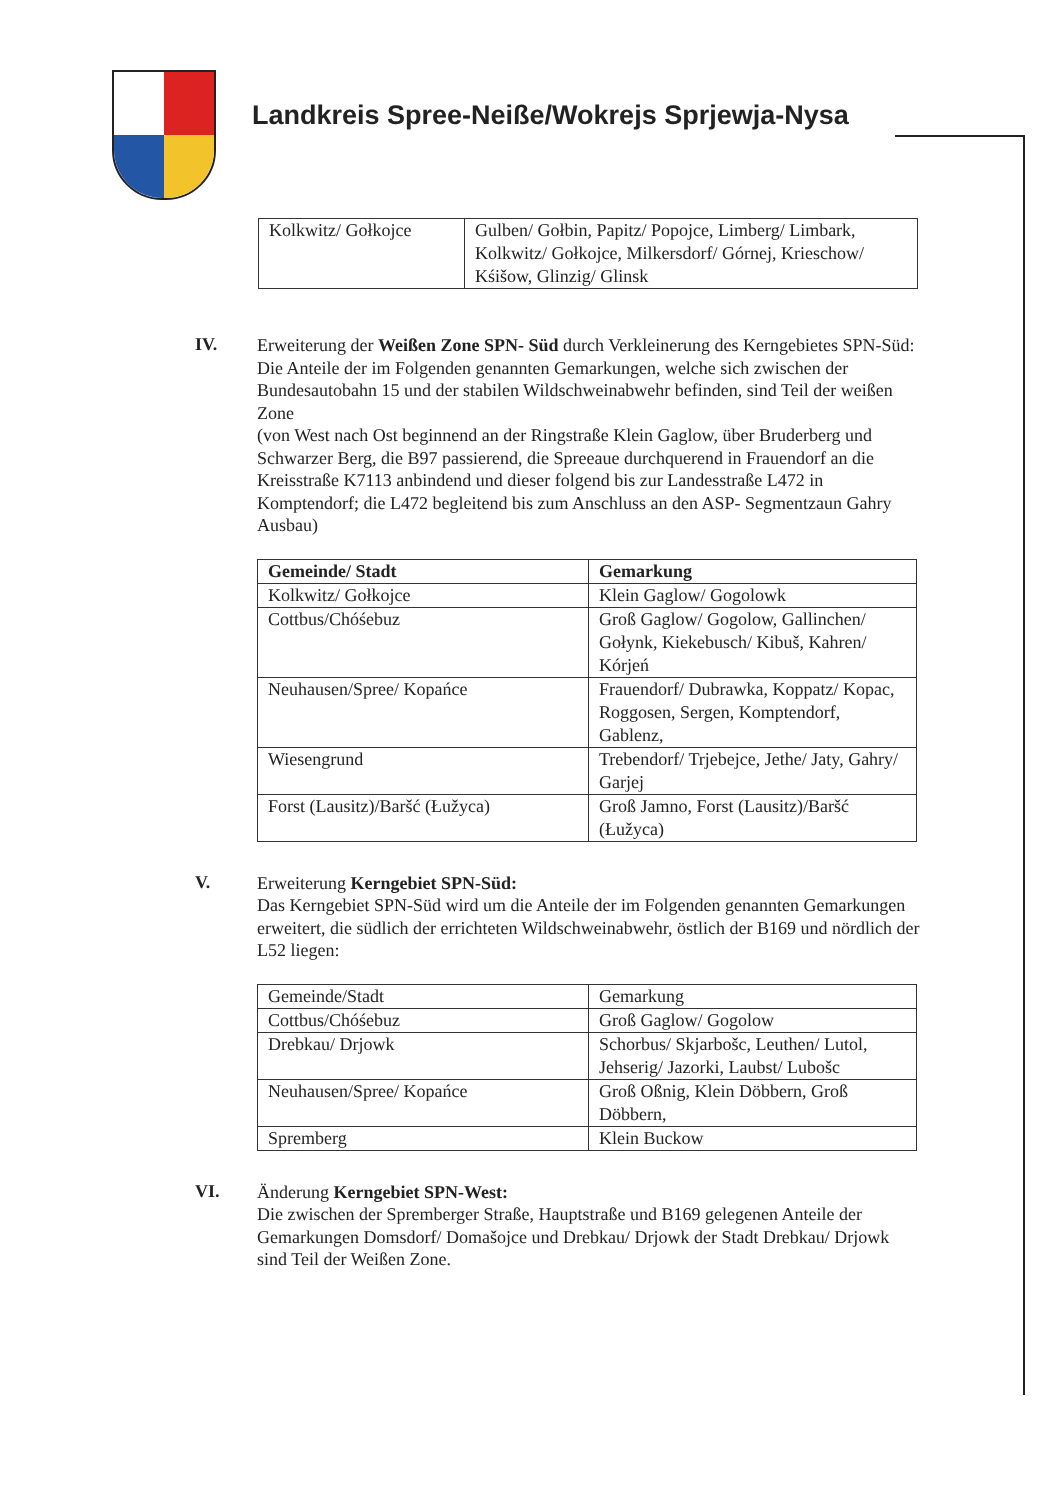Landkreis Spree-Neiße/Wokrejs Sprjewja-Nysa
| Kolkwitz/ Gołkojce | Gulben/ Gołbin, Papitz/ Popojce, Limberg/ Limbark, Kolkwitz/ Gołkojce, Milkersdorf/ Górnej, Krieschow/ Kśišow, Glinzig/ Glinsk |
IV.
Erweiterung der Weißen Zone SPN- Süd durch Verkleinerung des Kerngebietes SPN-Süd:
Die Anteile der im Folgenden genannten Gemarkungen, welche sich zwischen der Bundesautobahn 15 und der stabilen Wildschweinabwehr befinden, sind Teil der weißen Zone
(von West nach Ost beginnend an der Ringstraße Klein Gaglow, über Bruderberg und Schwarzer Berg, die B97 passierend, die Spreeaue durchquerend in Frauendorf an die Kreisstraße K7113 anbindend und dieser folgend bis zur Landesstraße L472 in Komptendorf; die L472 begleitend bis zum Anschluss an den ASP- Segmentzaun Gahry Ausbau)
| Gemeinde/ Stadt | Gemarkung |
| --- | --- |
| Kolkwitz/ Gołkojce | Klein Gaglow/ Gogolowk |
| Cottbus/Chóśebuz | Groß Gaglow/ Gogolow, Gallinchen/ Gołynk, Kiekebusch/ Kibuš, Kahren/ Kórjeń |
| Neuhausen/Spree/ Kopańce | Frauendorf/ Dubrawka, Koppatz/ Kopac, Roggosen, Sergen, Komptendorf, Gablenz, |
| Wiesengrund | Trebendorf/ Trjebejce, Jethe/ Jaty, Gahry/ Garjej |
| Forst (Lausitz)/Baršć (Łužyca) | Groß Jamno, Forst (Lausitz)/Baršć (Łužyca) |
V.
Erweiterung Kerngebiet SPN-Süd:
Das Kerngebiet SPN-Süd wird um die Anteile der im Folgenden genannten Gemarkungen erweitert, die südlich der errichteten Wildschweinabwehr, östlich der B169 und nördlich der L52 liegen:
| Gemeinde/Stadt | Gemarkung |
| Cottbus/Chóśebuz | Groß Gaglow/ Gogolow |
| Drebkau/ Drjowk | Schorbus/ Skjarbošc, Leuthen/ Lutol, Jehserig/ Jazorki, Laubst/ Lubošc |
| Neuhausen/Spree/ Kopańce | Groß Oßnig, Klein Döbbern, Groß Döbbern, |
| Spremberg | Klein Buckow |
VI.
Änderung Kerngebiet SPN-West:
Die zwischen der Spremberger Straße, Hauptstraße und B169 gelegenen Anteile der Gemarkungen Domsdorf/ Domašojce und Drebkau/ Drjowk der Stadt Drebkau/ Drjowk sind Teil der Weißen Zone.